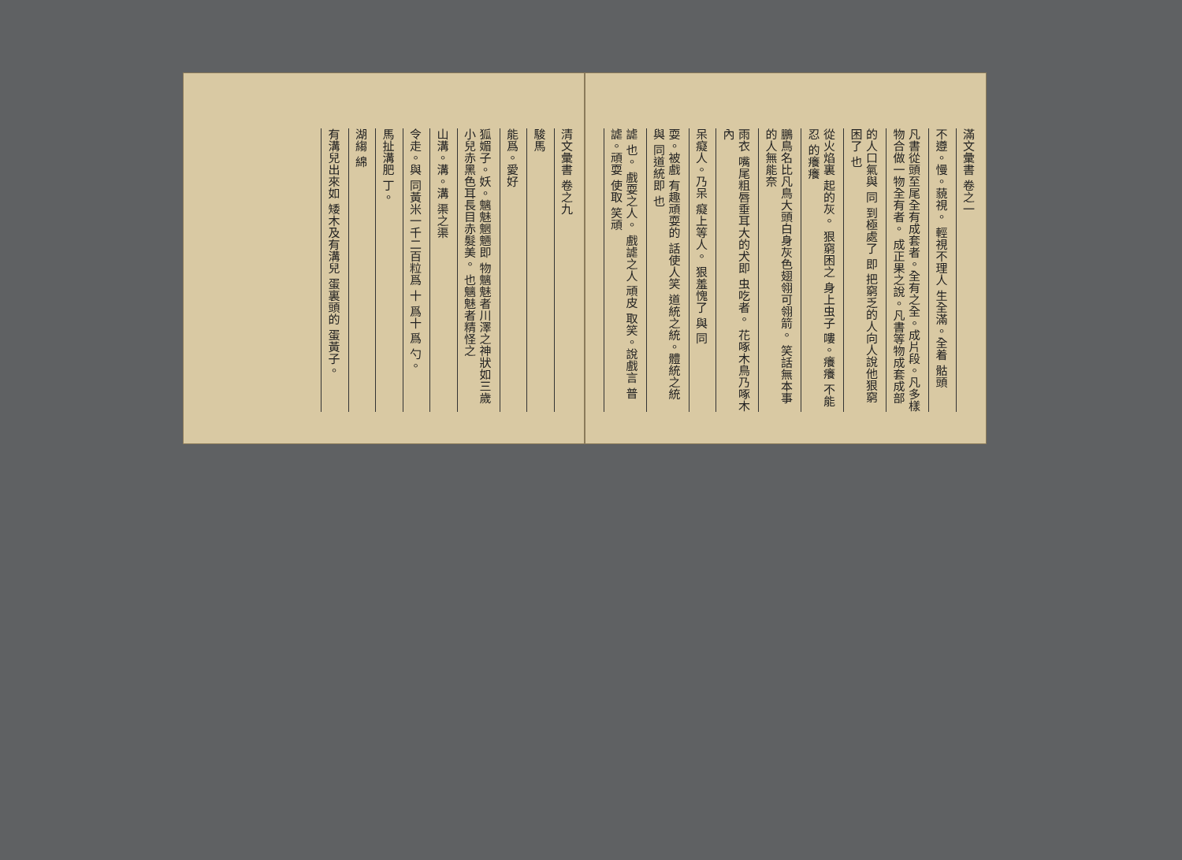清文彙書 卷之九
駿馬
能爲。愛好
狐媚子。妖。魑魅魍魎即 物魑魅者川澤之神狀如三歲小兒赤黑色耳長目赤髮美。 也魑魅者精怪之
山溝。溝。溝 渠之渠
令走。與 同黃米一千二百粒爲 十 爲十 爲 勺。
馬扯溝肥 丁。
湖縐 綿
有溝兒出來如 矮木及有溝兒 蛋裏頭的 蛋黃子。
滿文彙書 卷之一
不遵。慢。藐視。 輕視不理人 生全滿。全着 骷頭
凡書從頭至尾全有成套者。全有之全。成片段。凡多樣物合做一物全有者。 成正果之說。凡書等物成套成部
的人口氣與 同 到極處了 即 把窮乏的人向人說他狠窮困了 也
從火焰裏 起的灰。 狠窮困之 身上虫子 嘍。癢癢 不能忍 的癢癢
鵬鳥名比凡鳥大頭白身灰色翅翎可翎箭。 笑話無本事的人無能奈
雨衣 嘴尾粗唇垂耳大的犬即 虫吃者。 花啄木鳥乃啄木內
呆癡人。乃呆 癡上等人。 狠羞愧了 與 同
耍。被戲 有趣頑耍的 話使人笑 道統之統。體統之統 與 同道統即 也
謔 也。 戲耍之人。 戲謔之人 頑皮 取笑。說戲言 普謔。頑耍 使取 笑頑